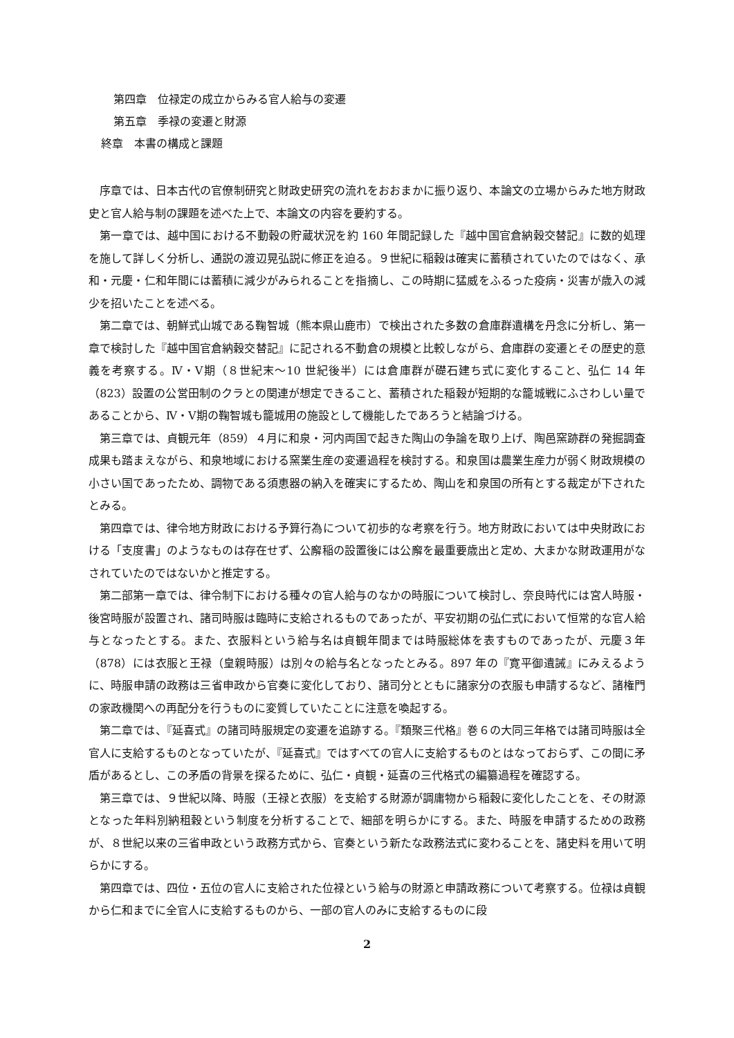第四章　位禄定の成立からみる官人給与の変遷
第五章　季禄の変遷と財源
終章　本書の構成と課題
序章では、日本古代の官僚制研究と財政史研究の流れをおおまかに振り返り、本論文の立場からみた地方財政史と官人給与制の課題を述べた上で、本論文の内容を要約する。
第一章では、越中国における不動穀の貯蔵状況を約 160 年間記録した『越中国官倉納穀交替記』に数的処理を施して詳しく分析し、通説の渡辺晃弘説に修正を迫る。９世紀に稲穀は確実に蓄積されていたのではなく、承和・元慶・仁和年間には蓄積に減少がみられることを指摘し、この時期に猛威をふるった疫病・災害が歳入の減少を招いたことを述べる。
第二章では、朝鮮式山城である鞠智城（熊本県山鹿市）で検出された多数の倉庫群遺構を丹念に分析し、第一章で検討した『越中国官倉納穀交替記』に記される不動倉の規模と比較しながら、倉庫群の変遷とその歴史的意義を考察する。Ⅳ・Ⅴ期（８世紀末～10 世紀後半）には倉庫群が礎石建ち式に変化すること、弘仁 14 年（823）設置の公営田制のクラとの関連が想定できること、蓄積された稲穀が短期的な籠城戦にふさわしい量であることから、Ⅳ・Ⅴ期の鞠智城も籠城用の施設として機能したであろうと結論づける。
第三章では、貞観元年（859）４月に和泉・河内両国で起きた陶山の争論を取り上げ、陶邑窯跡群の発掘調査成果も踏まえながら、和泉地域における窯業生産の変遷過程を検討する。和泉国は農業生産力が弱く財政規模の小さい国であったため、調物である須恵器の納入を確実にするため、陶山を和泉国の所有とする裁定が下されたとみる。
第四章では、律令地方財政における予算行為について初歩的な考察を行う。地方財政においては中央財政における「支度書」のようなものは存在せず、公廨稲の設置後には公廨を最重要歳出と定め、大まかな財政運用がなされていたのではないかと推定する。
第二部第一章では、律令制下における種々の官人給与のなかの時服について検討し、奈良時代には宮人時服・後宮時服が設置され、諸司時服は臨時に支給されるものであったが、平安初期の弘仁式において恒常的な官人給与となったとする。また、衣服料という給与名は貞観年間までは時服総体を表すものであったが、元慶３年（878）には衣服と王禄（皇親時服）は別々の給与名となったとみる。897 年の『寛平御遺誡』にみえるように、時服申請の政務は三省申政から官奏に変化しており、諸司分とともに諸家分の衣服も申請するなど、諸権門の家政機関への再配分を行うものに変質していたことに注意を喚起する。
第二章では、『延喜式』の諸司時服規定の変遷を追跡する。『類聚三代格』巻６の大同三年格では諸司時服は全官人に支給するものとなっていたが、『延喜式』ではすべての官人に支給するものとはなっておらず、この間に矛盾があるとし、この矛盾の背景を探るために、弘仁・貞観・延喜の三代格式の編纂過程を確認する。
第三章では、９世紀以降、時服（王禄と衣服）を支給する財源が調庸物から稲穀に変化したことを、その財源となった年料別納租穀という制度を分析することで、細部を明らかにする。また、時服を申請するための政務が、８世紀以来の三省申政という政務方式から、官奏という新たな政務法式に変わることを、諸史料を用いて明らかにする。
第四章では、四位・五位の官人に支給された位禄という給与の財源と申請政務について考察する。位禄は貞観から仁和までに全官人に支給するものから、一部の官人のみに支給するものに段
2